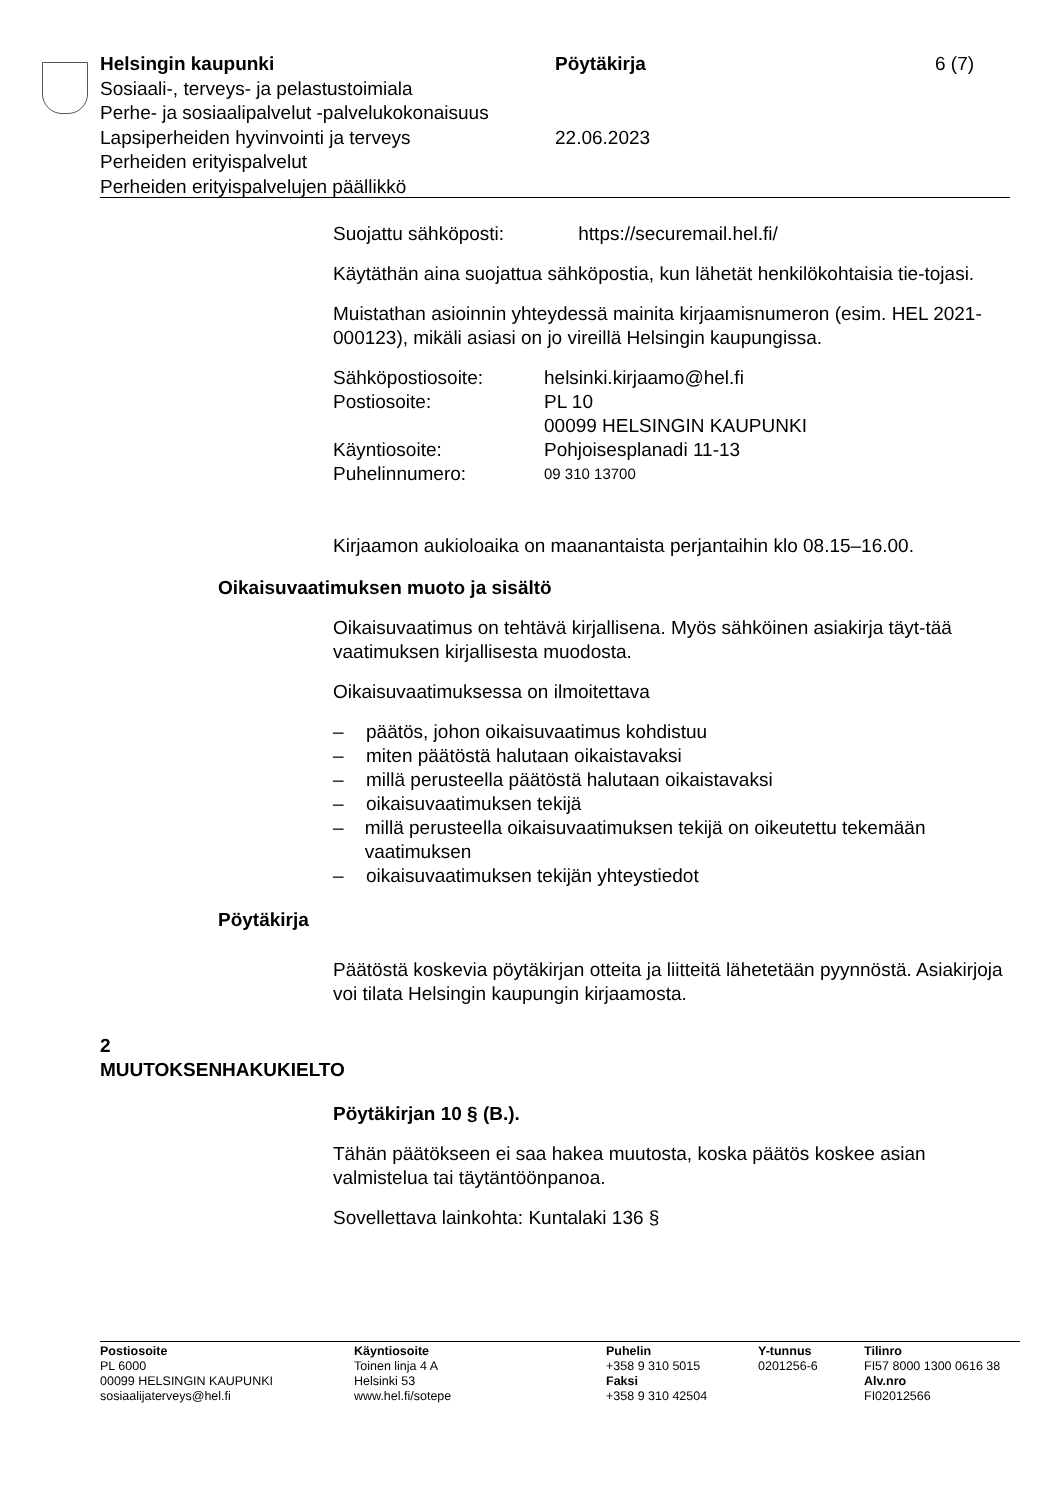Helsingin kaupunki Pöytäkirja 6 (7)
Sosiaali-, terveys- ja pelastustoimiala
Perhe- ja sosiaalipalvelut -palvelukokonaisuus
Lapsiperheiden hyvinvointi ja terveys 22.06.2023
Perheiden erityispalvelut
Perheiden erityispalvelujen päällikkö
Suojattu sähköposti: https://securemail.hel.fi/
Käytäthän aina suojattua sähköpostia, kun lähetät henkilökohtaisia tie-tojasi.
Muistathan asioinnin yhteydessä mainita kirjaamisnumeron (esim. HEL 2021-000123), mikäli asiasi on jo vireillä Helsingin kaupungissa.
Sähköpostiosoite: helsinki.kirjaamo@hel.fi
Postiosoite: PL 10
00099 HELSINGIN KAUPUNKI
Käyntiosoite: Pohjoisesplanadi 11-13
Puhelinnumero:
09 310 13700
Kirjaamon aukioloaika on maanantaista perjantaihin klo 08.15–16.00.
Oikaisuvaatimuksen muoto ja sisältö
Oikaisuvaatimus on tehtävä kirjallisena. Myös sähköinen asiakirja täyt-tää vaatimuksen kirjallisesta muodosta.
Oikaisuvaatimuksessa on ilmoitettava
– päätös, johon oikaisuvaatimus kohdistuu
– miten päätöstä halutaan oikaistavaksi
– millä perusteella päätöstä halutaan oikaistavaksi
– oikaisuvaatimuksen tekijä
– millä perusteella oikaisuvaatimuksen tekijä on oikeutettu tekemään vaatimuksen
– oikaisuvaatimuksen tekijän yhteystiedot
Pöytäkirja
Päätöstä koskevia pöytäkirjan otteita ja liitteitä lähetetään pyynnöstä. Asiakirjoja voi tilata Helsingin kaupungin kirjaamosta.
2
MUUTOKSENHAKUKIELTO
Pöytäkirjan 10 § (B.).
Tähän päätökseen ei saa hakea muutosta, koska päätös koskee asian valmistelua tai täytäntöönpanoa.
Sovellettava lainkohta: Kuntalaki 136 §
Postiosoite
PL 6000
00099 HELSINGIN KAUPUNKI
sosiaalijaterveys@hel.fi
Käyntiosoite
Toinen linja 4 A
Helsinki 53
www.hel.fi/sotepe
Puhelin
+358 9 310 5015
Faksi
+358 9 310 42504
Y-tunnus
0201256-6
Tilinro
FI57 8000 1300 0616 38
Alv.nro
FI02012566